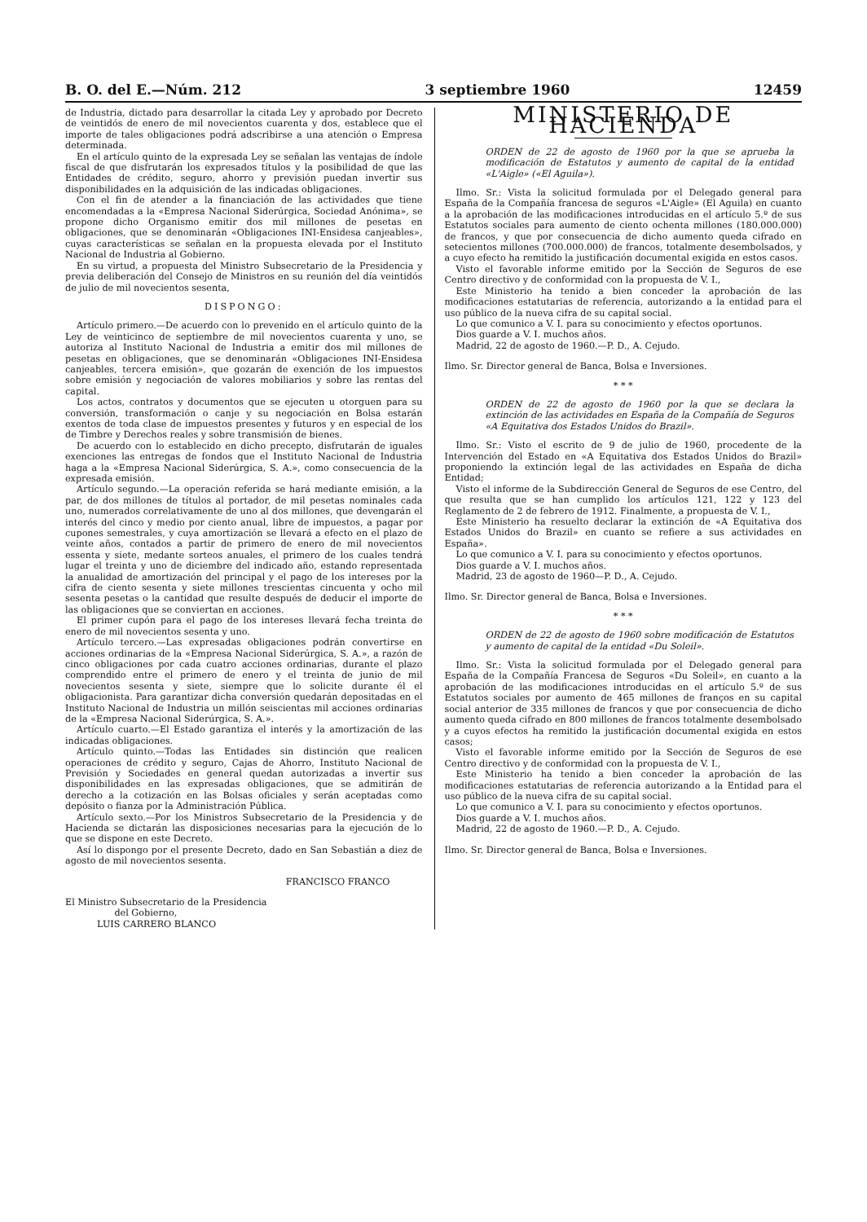B. O. del E.—Núm. 212 3 septiembre 1960 12459
de Industria, dictado para desarrollar la citada Ley y aprobado por Decreto de veintidós de enero de mil novecientos cuarenta y dos, establece que el importe de tales obligaciones podrá adscribirse a una atención o Empresa determinada.
En el artículo quinto de la expresada Ley se señalan las ventajas de índole fiscal de que disfrutarán los expresados títulos y la posibilidad de que las Entidades de crédito, seguro, ahorro y previsión puedan invertir sus disponibilidades en la adquisición de las indicadas obligaciones.
Con el fin de atender a la financiación de las actividades que tiene encomendadas a la «Empresa Nacional Siderúrgica, Sociedad Anónima», se propone dicho Organismo emitir dos mil millones de pesetas en obligaciones, que se denominarán «Obligaciones INI-Ensidesa canjeables», cuyas características se señalan en la propuesta elevada por el Instituto Nacional de Industria al Gobierno.
En su virtud, a propuesta del Ministro Subsecretario de la Presidencia y previa deliberación del Consejo de Ministros en su reunión del día veintidós de julio de mil novecientos sesenta,
DISPONGO:
Artículo primero.—De acuerdo con lo prevenido en el artículo quinto de la Ley de veinticinco de septiembre de mil novecientos cuarenta y uno, se autoriza al Instituto Nacional de Industria a emitir dos mil millones de pesetas en obligaciones, que se denominarán «Obligaciones INI-Ensidesa canjeables, tercera emisión», que gozarán de exención de los impuestos sobre emisión y negociación de valores mobiliarios y sobre las rentas del capital.
Los actos, contratos y documentos que se ejecuten u otorguen para su conversión, transformación o canje y su negociación en Bolsa estarán exentos de toda clase de impuestos presentes y futuros y en especial de los de Timbre y Derechos reales y sobre transmisión de bienes.
De acuerdo con lo establecido en dicho precepto, disfrutarán de iguales exenciones las entregas de fondos que el Instituto Nacional de Industria haga a la «Empresa Nacional Siderúrgica, S. A.», como consecuencia de la expresada emisión.
Artículo segundo.—La operación referida se hará mediante emisión, a la par, de dos millones de títulos al portador, de mil pesetas nominales cada uno, numerados correlativamente de uno al dos millones, que devengarán el interés del cinco y medio por ciento anual, libre de impuestos, a pagar por cupones semestrales, y cuya amortización se llevará a efecto en el plazo de veinte años, contados a partir de primero de enero de mil novecientos essenta y siete, medante sorteos anuales, el primero de los cuales tendrá lugar el treinta y uno de diciembre del indicado año, estando representada la anualidad de amortización del principal y el pago de los intereses por la cifra de ciento sesenta y siete millones trescientas cincuenta y ocho mil sesenta pesetas o la cantidad que resulte después de deducir el importe de las obligaciones que se conviertan en acciones.
El primer cupón para el pago de los intereses llevará fecha treinta de enero de mil novecientos sesenta y uno.
Artículo tercero.—Las expresadas obligaciones podrán convertirse en acciones ordinarias de la «Empresa Nacional Siderúrgica, S. A.», a razón de cinco obligaciones por cada cuatro acciones ordinarias, durante el plazo comprendido entre el primero de enero y el treinta de junio de mil novecientos sesenta y siete, siempre que lo solicite durante él el obligacionista. Para garantizar dicha conversión quedarán depositadas en el Instituto Nacional de Industria un millón seiscientas mil acciones ordinarias de la «Empresa Nacional Siderúrgica, S. A.».
Artículo cuarto.—El Estado garantiza el interés y la amortización de las indicadas obligaciones.
Artículo quinto.—Todas las Entidades sin distinción que realicen operaciones de crédito y seguro, Cajas de Ahorro, Instituto Nacional de Previsión y Sociedades en general quedan autorizadas a invertir sus disponibilidades en las expresadas obligaciones, que se admitirán de derecho a la cotización en las Bolsas oficiales y serán aceptadas como depósito o fianza por la Administración Pública.
Artículo sexto.—Por los Ministros Subsecretario de la Presidencia y de Hacienda se dictarán las disposiciones necesarias para la ejecución de lo que se dispone en este Decreto.
Así lo dispongo por el presente Decreto, dado en San Sebastián a diez de agosto de mil novecientos sesenta.
FRANCISCO FRANCO
El Ministro Subsecretario de la Presidencia
del Gobierno,
LUIS CARRERO BLANCO
MINISTERIO DE HACIENDA
ORDEN de 22 de agosto de 1960 por la que se aprueba la modificación de Estatutos y aumento de capital de la entidad «L'Aigle» («El Aguila»).
Ilmo. Sr.: Vista la solicitud formulada por el Delegado general para España de la Compañía francesa de seguros «L'Aigle» (El Aguila) en cuanto a la aprobación de las modificaciones introducidas en el artículo 5.º de sus Estatutos sociales para aumento de ciento ochenta millones (180.000.000) de francos, y que por consecuencia de dicho aumento queda cifrado en setecientos millones (700.000.000) de francos, totalmente desembolsados, y a cuyo efecto ha remitido la justificación documental exigida en estos casos.
Visto el favorable informe emitido por la Sección de Seguros de ese Centro directivo y de conformidad con la propuesta de V. I.,
Este Ministerio ha tenido a bien conceder la aprobación de las modificaciones estatutarias de referencia, autorizando a la entidad para el uso público de la nueva cifra de su capital social.
Lo que comunico a V. I. para su conocimiento y efectos oportunos.
Dios guarde a V. I. muchos años.
Madrid, 22 de agosto de 1960.—P. D., A. Cejudo.
Ilmo. Sr. Director general de Banca, Bolsa e Inversiones.
* * *
ORDEN de 22 de agosto de 1960 por la que se declara la extinción de las actividades en España de la Compañía de Seguros «A Equitativa dos Estados Unidos do Brazil».
Ilmo. Sr.: Visto el escrito de 9 de julio de 1960, procedente de la Intervención del Estado en «A Equitativa dos Estados Unidos do Brazil» proponiendo la extinción legal de las actividades en España de dicha Entidad;
Visto el informe de la Subdirección General de Seguros de ese Centro, del que resulta que se han cumplido los artículos 121, 122 y 123 del Reglamento de 2 de febrero de 1912. Finalmente, a propuesta de V. I.,
Este Ministerio ha resuelto declarar la extinción de «A Equitativa dos Estados Unidos do Brazil» en cuanto se refiere a sus actividades en España».
Lo que comunico a V. I. para su conocimiento y efectos oportunos.
Dios guarde a V. I. muchos años.
Madrid, 23 de agosto de 1960—P. D., A. Cejudo.
Ilmo. Sr. Director general de Banca, Bolsa e Inversiones.
* * *
ORDEN de 22 de agosto de 1960 sobre modificación de Estatutos y aumento de capital de la entidad «Du Soleil».
Ilmo. Sr.: Vista la solicitud formulada por el Delegado general para España de la Compañía Francesa de Seguros «Du Soleil», en cuanto a la aprobación de las modificaciones introducidas en el artículo 5.º de sus Estatutos sociales por aumento de 465 millones de franços en su capital social anterior de 335 millones de francos y que por consecuencia de dicho aumento queda cifrado en 800 millones de francos totalmente desembolsado y a cuyos efectos ha remitido la justificación documental exigida en estos casos;
Visto el favorable informe emitido por la Sección de Seguros de ese Centro directivo y de conformidad con la propuesta de V. I.,
Este Ministerio ha tenido a bien conceder la aprobación de las modificaciones estatutarias de referencia autorizando a la Entidad para el uso público de la nueva cifra de su capital social.
Lo que comunico a V. I. para su conocimiento y efectos oportunos.
Dios guarde a V. I. muchos años.
Madrid, 22 de agosto de 1960.—P. D., A. Cejudo.
Ilmo. Sr. Director general de Banca, Bolsa e Inversiones.